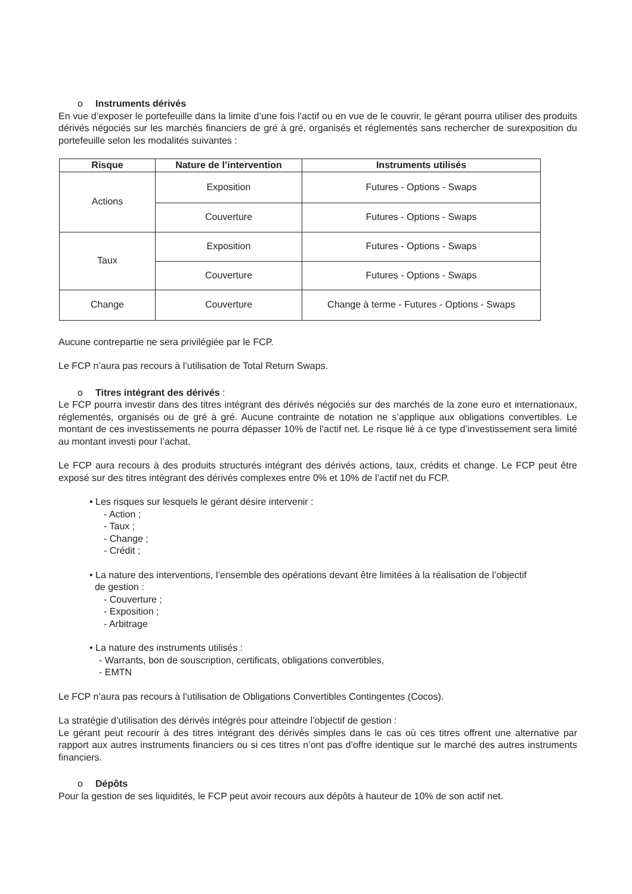o Instruments dérivés
En vue d’exposer le portefeuille dans la limite d’une fois l’actif ou en vue de le couvrir, le gérant pourra utiliser des produits dérivés négociés sur les marchés financiers de gré à gré, organisés et réglementés sans rechercher de surexposition du portefeuille selon les modalités suivantes :
| Risque | Nature de l’intervention | Instruments utilisés |
| --- | --- | --- |
| Actions | Exposition | Futures - Options - Swaps |
| | Couverture | Futures - Options - Swaps |
| Taux | Exposition | Futures - Options - Swaps |
| | Couverture | Futures - Options - Swaps |
| Change | Couverture | Change à terme - Futures - Options - Swaps |
Aucune contrepartie ne sera privilégiée par le FCP.
Le FCP n’aura pas recours à l’utilisation de Total Return Swaps.
o Titres intégrant des dérivés :
Le FCP pourra investir dans des titres intégrant des dérivés négociés sur des marchés de la zone euro et internationaux, réglementés, organisés ou de gré à gré. Aucune contrainte de notation ne s’applique aux obligations convertibles. Le montant de ces investissements ne pourra dépasser 10% de l’actif net. Le risque lié à ce type d’investissement sera limité au montant investi pour l’achat.
Le FCP aura recours à des produits structurés intégrant des dérivés actions, taux, crédits et change. Le FCP peut être exposé sur des titres intégrant des dérivés complexes entre 0% et 10% de l’actif net du FCP.
• Les risques sur lesquels le gérant désire intervenir :
- Action ;
- Taux ;
- Change ;
- Crédit ;
• La nature des interventions, l’ensemble des opérations devant être limitées à la réalisation de l’objectif
de gestion :
- Couverture ;
- Exposition ;
- Arbitrage
• La nature des instruments utilisés :
- Warrants, bon de souscription, certificats, obligations convertibles,
- EMTN
Le FCP n’aura pas recours à l’utilisation de Obligations Convertibles Contingentes (Cocos).
La stratégie d’utilisation des dérivés intégrés pour atteindre l’objectif de gestion :
Le gérant peut recourir à des titres intégrant des dérivés simples dans le cas où ces titres offrent une alternative par rapport aux autres instruments financiers ou si ces titres n’ont pas d’offre identique sur le marché des autres instruments financiers.
o Dépôts
Pour la gestion de ses liquidités, le FCP peut avoir recours aux dépôts à hauteur de 10% de son actif net.